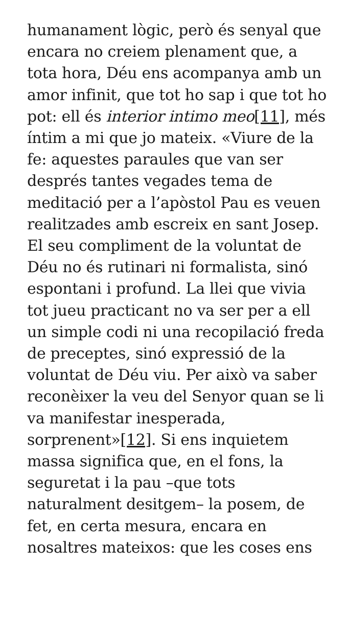humanament lògic, però és senyal que encara no creiem plenament que, a tota hora, Déu ens acompanya amb un amor infinit, que tot ho sap i que tot ho pot: ell és interior intimo meo[11], més íntim a mi que jo mateix. «Viure de la fe: aquestes paraules que van ser després tantes vegades tema de meditació per a l’apòstol Pau es veuen realitzades amb escreix en sant Josep. El seu compliment de la voluntat de Déu no és rutinari ni formalista, sinó espontani i profund. La llei que vivia tot jueu practicant no va ser per a ell un simple codi ni una recopilació freda de preceptes, sinó expressió de la voluntat de Déu viu. Per això va saber reconèixer la veu del Senyor quan se li va manifestar inesperada, sorprenent»[12]. Si ens inquietem massa significa que, en el fons, la seguretat i la pau –que tots naturalment desitgem– la posem, de fet, en certa mesura, encara en nosaltres mateixos: que les coses ens